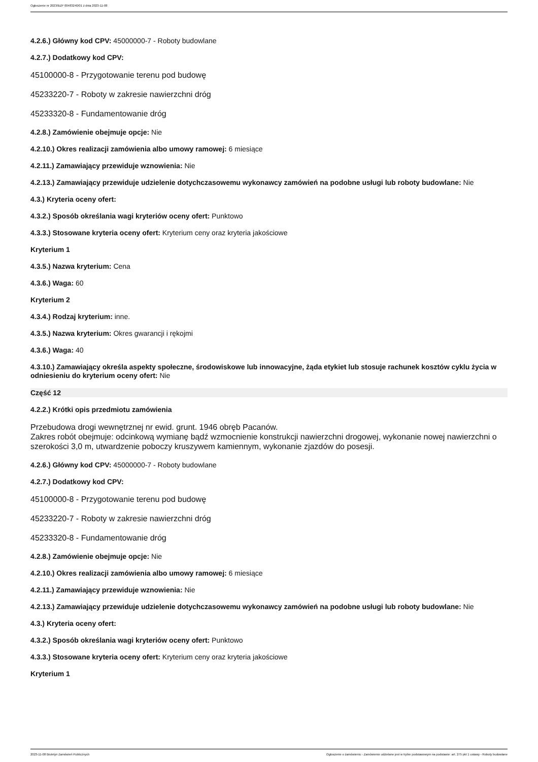Ogłoszenie nr 2023/BZP 00483240/01 z dnia 2023-11-08
4.2.6.) Główny kod CPV: 45000000-7 - Roboty budowlane
4.2.7.) Dodatkowy kod CPV:
45100000-8 - Przygotowanie terenu pod budowę
45233220-7 - Roboty w zakresie nawierzchni dróg
45233320-8 - Fundamentowanie dróg
4.2.8.) Zamówienie obejmuje opcje: Nie
4.2.10.) Okres realizacji zamówienia albo umowy ramowej: 6 miesiące
4.2.11.) Zamawiający przewiduje wznowienia: Nie
4.2.13.) Zamawiający przewiduje udzielenie dotychczasowemu wykonawcy zamówień na podobne usługi lub roboty budowlane: Nie
4.3.) Kryteria oceny ofert:
4.3.2.) Sposób określania wagi kryteriów oceny ofert: Punktowo
4.3.3.) Stosowane kryteria oceny ofert: Kryterium ceny oraz kryteria jakościowe
Kryterium 1
4.3.5.) Nazwa kryterium: Cena
4.3.6.) Waga: 60
Kryterium 2
4.3.4.) Rodzaj kryterium: inne.
4.3.5.) Nazwa kryterium: Okres gwarancji i rękojmi
4.3.6.) Waga: 40
4.3.10.) Zamawiający określa aspekty społeczne, środowiskowe lub innowacyjne, żąda etykiet lub stosuje rachunek kosztów cyklu życia w odniesieniu do kryterium oceny ofert: Nie
Część 12
4.2.2.) Krótki opis przedmiotu zamówienia
Przebudowa drogi wewnętrznej nr ewid. grunt. 1946 obręb Pacanów.
Zakres robót obejmuje: odcinkową wymianę bądź wzmocnienie konstrukcji nawierzchni drogowej, wykonanie nowej nawierzchni o szerokości 3,0 m, utwardzenie poboczy kruszywem kamiennym, wykonanie zjazdów do posesji.
4.2.6.) Główny kod CPV: 45000000-7 - Roboty budowlane
4.2.7.) Dodatkowy kod CPV:
45100000-8 - Przygotowanie terenu pod budowę
45233220-7 - Roboty w zakresie nawierzchni dróg
45233320-8 - Fundamentowanie dróg
4.2.8.) Zamówienie obejmuje opcje: Nie
4.2.10.) Okres realizacji zamówienia albo umowy ramowej: 6 miesiące
4.2.11.) Zamawiający przewiduje wznowienia: Nie
4.2.13.) Zamawiający przewiduje udzielenie dotychczasowemu wykonawcy zamówień na podobne usługi lub roboty budowlane: Nie
4.3.) Kryteria oceny ofert:
4.3.2.) Sposób określania wagi kryteriów oceny ofert: Punktowo
4.3.3.) Stosowane kryteria oceny ofert: Kryterium ceny oraz kryteria jakościowe
Kryterium 1
2023-11-08 Biuletyn Zamówień Publicznych Ogłoszenie o zamówieniu - Zamówienie udzielane jest w trybie podstawowym na podstawie: art. 275 pkt 1 ustawy - Roboty budowlane